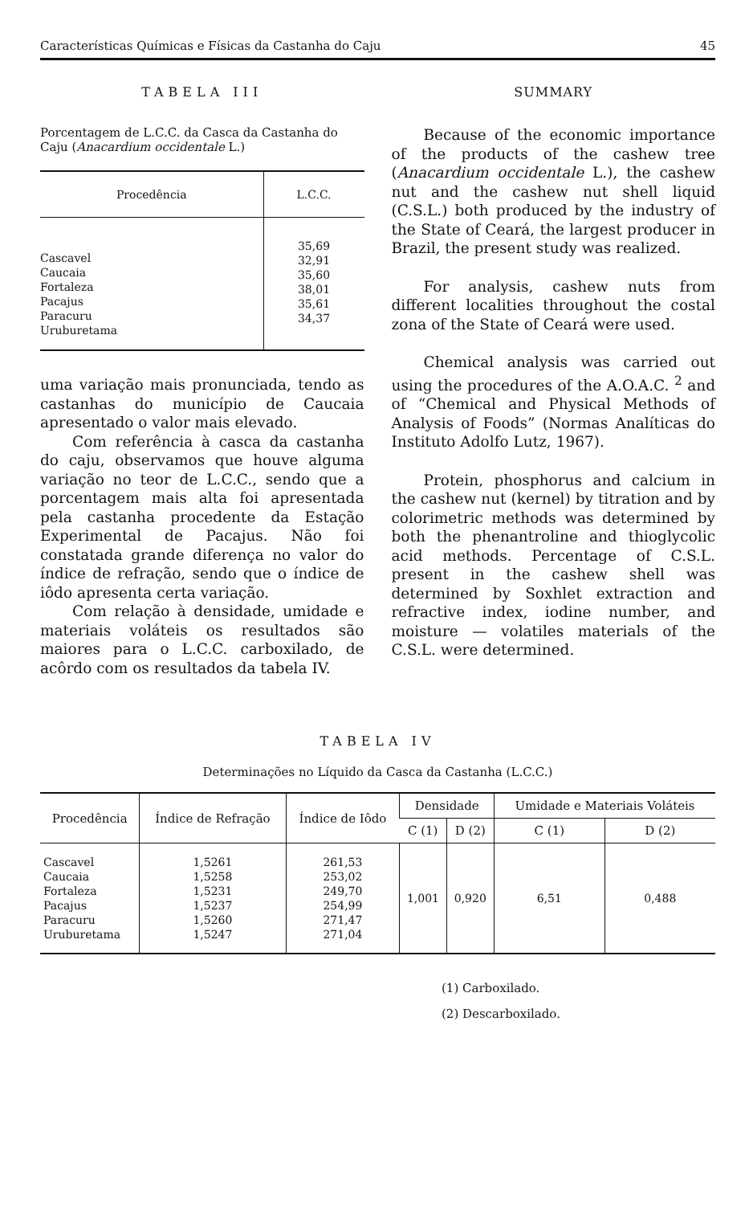Características Químicas e Físicas da Castanha do Caju 45
TABELA III
Porcentagem de L.C.C. da Casca da Castanha do Caju (Anacardium occidentale L.)
| Procedência | L.C.C. |
| --- | --- |
| Cascavel Caucaia Fortaleza Pacajus Paracuru Uruburetama | 35,69 32,91 35,60 38,01 35,61 34,37 |
uma variação mais pronunciada, tendo as castanhas do município de Caucaia apresentado o valor mais elevado.
Com referência à casca da castanha do caju, observamos que houve alguma variação no teor de L.C.C., sendo que a porcentagem mais alta foi apresentada pela castanha procedente da Estação Experimental de Pacajus. Não foi constatada grande diferença no valor do índice de refração, sendo que o índice de iôdo apresenta certa variação.
Com relação à densidade, umidade e materiais voláteis os resultados são maiores para o L.C.C. carboxilado, de acôrdo com os resultados da tabela IV.
SUMMARY
Because of the economic importance of the products of the cashew tree (Anacardium occidentale L.), the cashew nut and the cashew nut shell liquid (C.S.L.) both produced by the industry of the State of Ceará, the largest producer in Brazil, the present study was realized.
For analysis, cashew nuts from different localities throughout the costal zona of the State of Ceará were used.
Chemical analysis was carried out using the procedures of the A.O.A.C. <sup>2</sup> and of “Chemical and Physical Methods of Analysis of Foods” (Normas Analíticas do Instituto Adolfo Lutz, 1967).
Protein, phosphorus and calcium in the cashew nut (kernel) by titration and by colorimetric methods was determined by both the phenantroline and thioglycolic acid methods. Percentage of C.S.L. present in the cashew shell was determined by Soxhlet extraction and refractive index, iodine number, and moisture — volatiles materials of the C.S.L. were determined.
TABELA IV
Determinações no Líquido da Casca da Castanha (L.C.C.)
| Procedência | Índice de Refração | Índice de Iôdo | Densidade | | Umidade e Materiais Voláteis | |
| --- | --- | --- | --- | --- | --- | --- |
| | | | C (1) | D (2) | C (1) | D (2) |
| Cascavel Caucaia Fortaleza Pacajus Paracuru Uruburetama | 1,5261 1,5258 1,5231 1,5237 1,5260 1,5247 | 261,53 253,02 249,70 254,99 271,47 271,04 | 1,001 | 0,920 | 6,51 | 0,488 |
(1) Carboxilado.
(2) Descarboxilado.